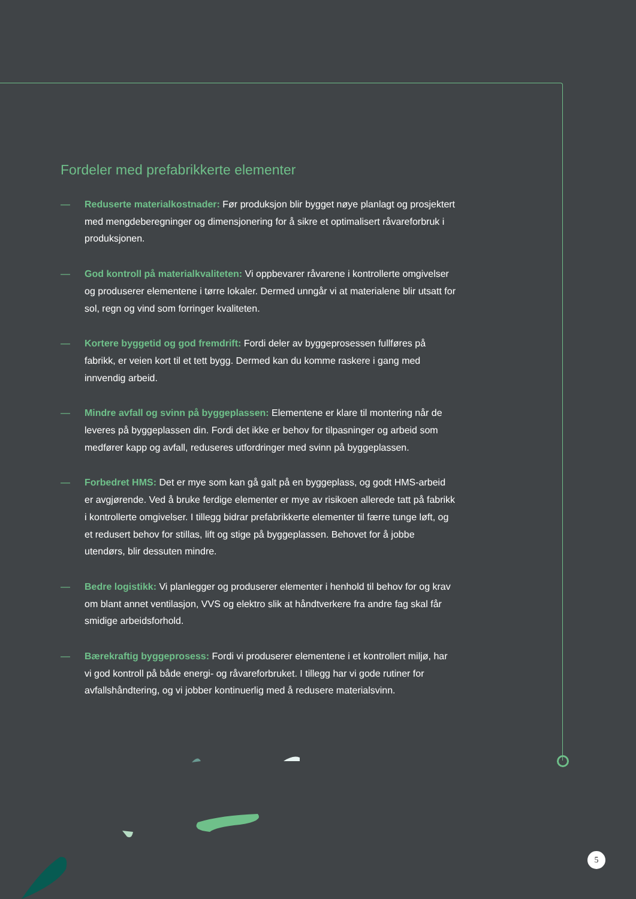Fordeler med prefabrikkerte elementer
— Reduserte materialkostnader: Før produksjon blir bygget nøye planlagt og prosjektert med mengdeberegninger og dimensjonering for å sikre et optimalisert råvareforbruk i produksjonen.
— God kontroll på materialkvaliteten: Vi oppbevarer råvarene i kontrollerte omgivelser og produserer elementene i tørre lokaler. Dermed unngår vi at materialene blir utsatt for sol, regn og vind som forringer kvaliteten.
— Kortere byggetid og god fremdrift: Fordi deler av byggeprosessen fullføres på fabrikk, er veien kort til et tett bygg. Dermed kan du komme raskere i gang med innvendig arbeid.
— Mindre avfall og svinn på byggeplassen: Elementene er klare til montering når de leveres på byggeplassen din. Fordi det ikke er behov for tilpasninger og arbeid som medfører kapp og avfall, reduseres utfordringer med svinn på byggeplassen.
— Forbedret HMS: Det er mye som kan gå galt på en byggeplass, og godt HMS-arbeid er avgjørende. Ved å bruke ferdige elementer er mye av risikoen allerede tatt på fabrikk i kontrollerte omgivelser. I tillegg bidrar prefabrikkerte elementer til færre tunge løft, og et redusert behov for stillas, lift og stige på byggeplassen. Behovet for å jobbe utendørs, blir dessuten mindre.
— Bedre logistikk: Vi planlegger og produserer elementer i henhold til behov for og krav om blant annet ventilasjon, VVS og elektro slik at håndtverkere fra andre fag skal får smidige arbeidsforhold.
— Bærekraftig byggeprosess: Fordi vi produserer elementene i et kontrollert miljø, har vi god kontroll på både energi- og råvareforbruket. I tillegg har vi gode rutiner for avfallshåndtering, og vi jobber kontinuerlig med å redusere materialsvinn.
5